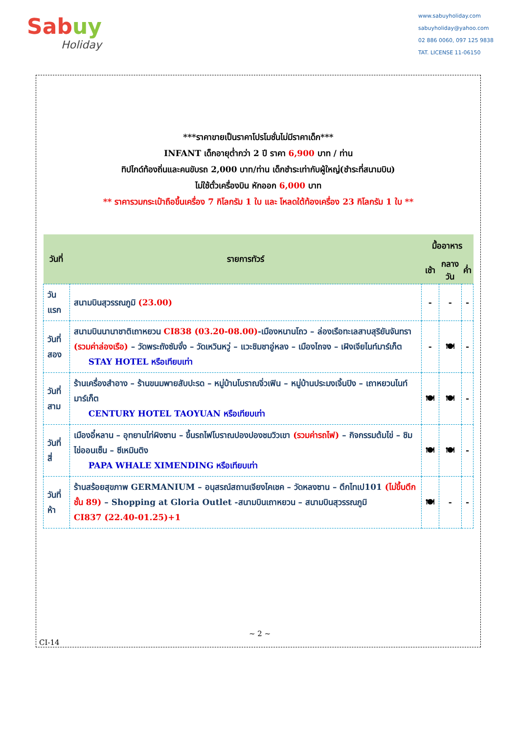Sabuy
Holiday
www.sabuyholiday.com
sabuyholiday@yahoo.com
02 886 0060, 097 125 9838
TAT. LICENSE 11-06150
***ราคาขายเป็นราคาโปรโมชั่นไม่มีราคาเด็ก***
INFANT เด็กอายุต่ำกว่า 2 ปี ราคา 6,900 บาท / ท่าน
ทิปไกด์ท้องถิ่นและคนขับรถ 2,000 บาท/ท่าน เด็กชำระเท่ากับผู้ใหญ่(ชำระที่สนามบิน)
ไม่ใช้ตั๋วเครื่องบิน หักออก 6,000 บาท
** ราคารวมกระเป๋าถือขึ้นเครื่อง 7 กิโลกรัม 1 ใบ และ โหลดใต้ท้องเครื่อง 23 กิโลกรัม 1 ใบ **
| วันที่ | รายการทัวร์ | มื้ออาหาร | | |
| --- | --- | --- | --- | --- |
| | | เช้า | กลางวัน | ค่ำ |
| วันแรก | สนามบินสุวรรณภูมิ (23.00) | - | - | - |
| วันที่ สอง | สนามบินนานาชาติเถาหยวน CI838 (03.20-08.00) -เมืองหนานโถว – ล่องเรือทะเลสาบสุริยันจันทรา (รวมค่าล่องเรือ) – วัดพระถังซัมจั๋ง – วัดเหวินหวู่ – แวะชิมชาอู่หลง – เมืองไถจง – เฝิงเจียไนท์มาร์เก็ต STAY HOTEL หรือเทียบเท่า | - | 🍽 | - |
| วันที่ สาม | ร้านเครื่องสำอาง – ร้านขนมพายสับปะรด – หมู่บ้านโบราณจิ่วเฟิน – หมู่บ้านประมงเจิ้นปิง – เถาหยวนไนท์มาร์เก็ต CENTURY HOTEL TAOYUAN หรือเทียบเท่า | 🍽 | 🍽 | - |
| วันที่สี่ | เมืองอี๋หลาน – อุทยานไท่ผิงซาน – ขึ้นรถไฟโบราณปองปองชมวิวเขา (รวมค่ารถไฟ) – กิจกรรมต้มไข่ – ชิมไข่ออนเซ็น – ซีเหมินติง PAPA WHALE XIMENDING หรือเทียบเท่า | 🍽 | 🍽 | - |
| วันที่ห้า | ร้านสร้อยสุขภาพ GERMANIUM – อนุสรณ์สถานเจียงไคเชค – วัดหลงซาน – ตึกไทเป101 (ไม่ขึ้นตึกชั้น 89) – Shopping at Gloria Outlet -สนามบินเถาหยวน – สนามบินสุวรรณภูมิ CI837 (22.40-01.25)+1 | 🍽 | - | - |
~ 2 ~
CI-14